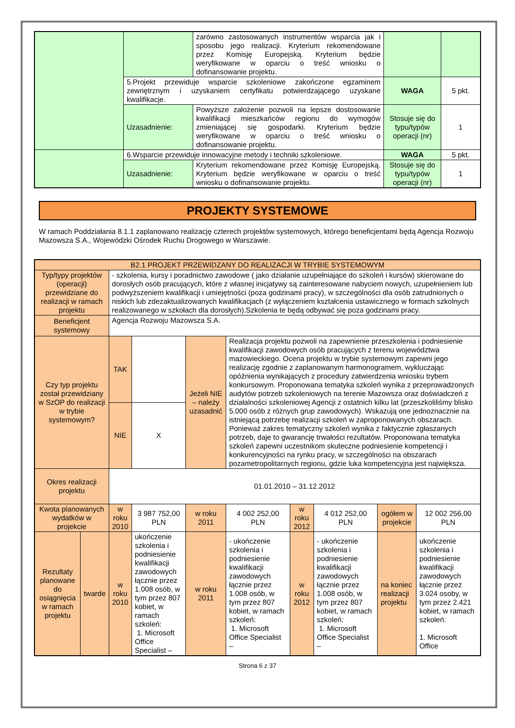| | | zarówno zastosowanych instrumentów wsparcia jak i sposobu jego realizacji. Kryterium rekomendowane przez Komisję Europejską. Kryterium będzie weryfikowane w oparciu o treść wniosku o dofinansowanie projektu. | | |
| | 5.Projekt przewiduje wsparcie szkoleniowe zakończone egzaminem zewnętrznym i uzyskaniem certyfikatu potwierdzającego uzyskane kwalifikacje. | | WAGA | 5 pkt. |
| | Uzasadnienie: | Powyższe założenie pozwoli na lepsze dostosowanie kwalifikacji mieszkańców regionu do wymogów zmieniającej się gospodarki. Kryterium będzie weryfikowane w oparciu o treść wniosku o dofinansowanie projektu. | Stosuje się do typu/typów operacji (nr) | 1 |
| | 6.Wsparcie przewiduje innowacyjne metody i techniki szkoleniowe. | | WAGA | 5 pkt. |
| | Uzasadnienie: | Kryterium rekomendowane przez Komisję Europejską. Kryterium będzie weryfikowane w oparciu o treść wniosku o dofinansowanie projektu. | Stosuje się do typu/typów operacji (nr) | 1 |
PROJEKTY SYSTEMOWE
W ramach Poddziałania 8.1.1 zaplanowano realizację czterech projektów systemowych, którego beneficjentami będą Agencja Rozwoju Mazowsza S.A., Wojewódzki Ośrodek Ruchu Drogowego w Warszawie.
| B2.1 PROJEKT PRZEWIDZANY DO REALIZACJI W TRYBIE SYSTEMOWYM | | | | | | | | | | |
| Typ/typy projektów (operacji) przewidziane do realizacji w ramach projektu | | - szkolenia, kursy i poradnictwo zawodowe ( jako działanie uzupełniające do szkoleń i kursów) skierowane do dorosłych osób pracujących, które z własnej inicjatywy są zainteresowane nabyciem nowych, uzupełnieniem lub podwyższeniem kwalifikacji i umiejętności (poza godzinami pracy), w szczególności dla osób zatrudnionych o niskich lub zdezaktualizowanych kwalifikacjach (z wyłączeniem kształcenia ustawicznego w formach szkolnych realizowanego w szkołach dla dorosłych).Szkolenia te będą odbywać się poza godzinami pracy. | | | | | | | | |
| Beneficjent systemowy | | Agencja Rozwoju Mazowsza S.A. | | | | | | | | |
| Czy typ projektu został przewidziany w SzOP do realizacji w trybie systemowym? | | TAK | | Jeżeli NIE – należy uzasadnić | | Realizacja projektu pozwoli na zapewnienie przeszkolenia i podniesienie kwalifikacji zawodowych osób pracujących z terenu województwa mazowieckiego. Ocena projektu w trybie systemowym zapewni jego realizację zgodnie z zaplanowanym harmonogramem, wykluczając opóźnienia wynikających z procedury zatwierdzenia wniosku trybem konkursowym. Proponowana tematyka szkoleń wynika z przeprowadzonych audytów potrzeb szkoleniowych na terenie Mazowsza oraz doświadczeń z działalności szkoleniowej Agencji z ostatnich kilku lat (przeszkoliliśmy blisko 5.000 osób z różnych grup zawodowych). Wskazują one jednoznacznie na istniejącą potrzebę realizacji szkoleń w zaproponowanych obszarach. Ponieważ zakres tematyczny szkoleń wynika z faktycznie zgłaszanych potrzeb, daje to gwarancję trwałości rezultatów. Proponowana tematyka szkoleń zapewni uczestnikom skuteczne podniesienie kompetencji i konkurencyjności na rynku pracy, w szczególności na obszarach pozametropolitarnych regionu, gdzie luka kompetencyjna jest największa. | | | | |
| | | NIE | X | | | | | | | |
| Okres realizacji projektu | | 01.01.2010 – 31.12.2012 | | | | | | | | |
| Kwota planowanych wydatków w projekcie | | w roku 2010 | 3 987 752,00 PLN | | w roku 2011 | 4 002 252,00 PLN | w roku 2012 | 4 012 252,00 PLN | ogółem w projekcie | 12 002 256,00 PLN |
| Rezultaty planowane do osiągnięcia w ramach projektu | twarde | w roku 2010 | ukończenie szkolenia i podniesienie kwalifikacji zawodowych łącznie przez 1.008 osób, w tym przez 807 kobiet, w ramach szkoleń: 1. Microsoft Office Specialist – | | w roku 2011 | - ukończenie szkolenia i podniesienie kwalifikacji zawodowych łącznie przez 1.008 osób, w tym przez 807 kobiet, w ramach szkoleń: 1. Microsoft Office Specialist – | w roku 2012 | - ukończenie szkolenia i podniesienie kwalifikacji zawodowych łącznie przez 1.008 osób, w tym przez 807 kobiet, w ramach szkoleń: 1. Microsoft Office Specialist – | na koniec realizacji projektu | ukończenie szkolenia i podniesienie kwalifikacji zawodowych łącznie przez 3.024 osoby, w tym przez 2.421 kobiet, w ramach szkoleń: 1. Microsoft Office |
Strona 6 z 37